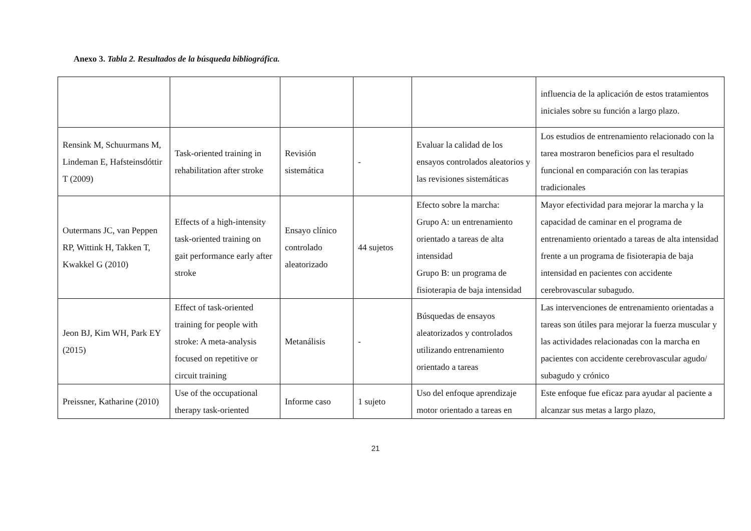Anexo 3. Tabla 2. Resultados de la búsqueda bibliográfica.
| | | | | | influencia de la aplicación de estos tratamientos iniciales sobre su función a largo plazo. |
| Rensink M, Schuurmans M, Lindeman E, Hafsteinsdóttir T (2009) | Task-oriented training in rehabilitation after stroke | Revisión sistemática | - | Evaluar la calidad de los ensayos controlados aleatorios y las revisiones sistemáticas | Los estudios de entrenamiento relacionado con la tarea mostraron beneficios para el resultado funcional en comparación con las terapias tradicionales |
| Outermans JC, van Peppen RP, Wittink H, Takken T, Kwakkel G (2010) | Effects of a high-intensity task-oriented training on gait performance early after stroke | Ensayo clínico controlado aleatorizado | 44 sujetos | Efecto sobre la marcha: Grupo A: un entrenamiento orientado a tareas de alta intensidad Grupo B: un programa de fisioterapia de baja intensidad | Mayor efectividad para mejorar la marcha y la capacidad de caminar en el programa de entrenamiento orientado a tareas de alta intensidad frente a un programa de fisioterapia de baja intensidad en pacientes con accidente cerebrovascular subagudo. |
| Jeon BJ, Kim WH, Park EY (2015) | Effect of task-oriented training for people with stroke: A meta-analysis focused on repetitive or circuit training | Metanálisis | - | Búsquedas de ensayos aleatorizados y controlados utilizando entrenamiento orientado a tareas | Las intervenciones de entrenamiento orientadas a tareas son útiles para mejorar la fuerza muscular y las actividades relacionadas con la marcha en pacientes con accidente cerebrovascular agudo/ subagudo y crónico |
| Preissner, Katharine (2010) | Use of the occupational therapy task-oriented | Informe caso | 1 sujeto | Uso del enfoque aprendizaje motor orientado a tareas en | Este enfoque fue eficaz para ayudar al paciente a alcanzar sus metas a largo plazo, |
21